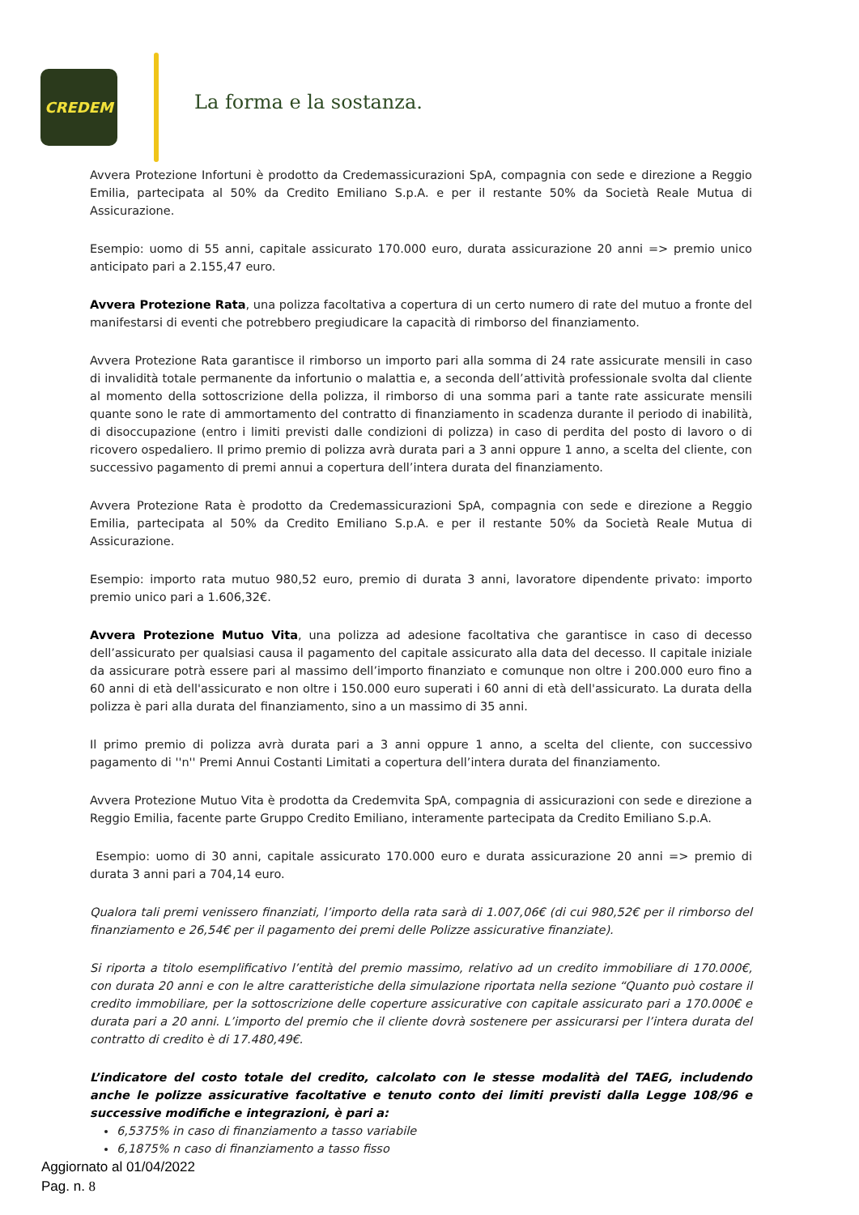CREDEM
La forma e la sostanza.
Avvera Protezione Infortuni è prodotto da Credemassicurazioni SpA, compagnia con sede e direzione a Reggio Emilia, partecipata al 50% da Credito Emiliano S.p.A. e per il restante 50% da Società Reale Mutua di Assicurazione.
Esempio: uomo di 55 anni, capitale assicurato 170.000 euro, durata assicurazione 20 anni => premio unico anticipato pari a 2.155,47 euro.
Avvera Protezione Rata, una polizza facoltativa a copertura di un certo numero di rate del mutuo a fronte del manifestarsi di eventi che potrebbero pregiudicare la capacità di rimborso del finanziamento.
Avvera Protezione Rata garantisce il rimborso un importo pari alla somma di 24 rate assicurate mensili in caso di invalidità totale permanente da infortunio o malattia e, a seconda dell’attività professionale svolta dal cliente al momento della sottoscrizione della polizza, il rimborso di una somma pari a tante rate assicurate mensili quante sono le rate di ammortamento del contratto di finanziamento in scadenza durante il periodo di inabilità, di disoccupazione (entro i limiti previsti dalle condizioni di polizza) in caso di perdita del posto di lavoro o di ricovero ospedaliero. Il primo premio di polizza avrà durata pari a 3 anni oppure 1 anno, a scelta del cliente, con successivo pagamento di premi annui a copertura dell’intera durata del finanziamento.
Avvera Protezione Rata è prodotto da Credemassicurazioni SpA, compagnia con sede e direzione a Reggio Emilia, partecipata al 50% da Credito Emiliano S.p.A. e per il restante 50% da Società Reale Mutua di Assicurazione.
Esempio: importo rata mutuo 980,52 euro, premio di durata 3 anni, lavoratore dipendente privato: importo premio unico pari a 1.606,32€.
Avvera Protezione Mutuo Vita, una polizza ad adesione facoltativa che garantisce in caso di decesso dell’assicurato per qualsiasi causa il pagamento del capitale assicurato alla data del decesso. Il capitale iniziale da assicurare potrà essere pari al massimo dell’importo finanziato e comunque non oltre i 200.000 euro fino a 60 anni di età dell'assicurato e non oltre i 150.000 euro superati i 60 anni di età dell'assicurato. La durata della polizza è pari alla durata del finanziamento, sino a un massimo di 35 anni.
Il primo premio di polizza avrà durata pari a 3 anni oppure 1 anno, a scelta del cliente, con successivo pagamento di ''n'' Premi Annui Costanti Limitati a copertura dell’intera durata del finanziamento.
Avvera Protezione Mutuo Vita è prodotta da Credemvita SpA, compagnia di assicurazioni con sede e direzione a Reggio Emilia, facente parte Gruppo Credito Emiliano, interamente partecipata da Credito Emiliano S.p.A.
Esempio: uomo di 30 anni, capitale assicurato 170.000 euro e durata assicurazione 20 anni => premio di durata 3 anni pari a 704,14 euro.
Qualora tali premi venissero finanziati, l’importo della rata sarà di 1.007,06€ (di cui 980,52€ per il rimborso del finanziamento e 26,54€ per il pagamento dei premi delle Polizze assicurative finanziate).
Si riporta a titolo esemplificativo l’entità del premio massimo, relativo ad un credito immobiliare di 170.000€, con durata 20 anni e con le altre caratteristiche della simulazione riportata nella sezione “Quanto può costare il credito immobiliare, per la sottoscrizione delle coperture assicurative con capitale assicurato pari a 170.000€ e durata pari a 20 anni. L’importo del premio che il cliente dovrà sostenere per assicurarsi per l’intera durata del contratto di credito è di 17.480,49€.
L’indicatore del costo totale del credito, calcolato con le stesse modalità del TAEG, includendo anche le polizze assicurative facoltative e tenuto conto dei limiti previsti dalla Legge 108/96 e successive modifiche e integrazioni, è pari a:
6,5375% in caso di finanziamento a tasso variabile
6,1875% n caso di finanziamento a tasso fisso
Aggiornato al 01/04/2022
Pag. n. 8